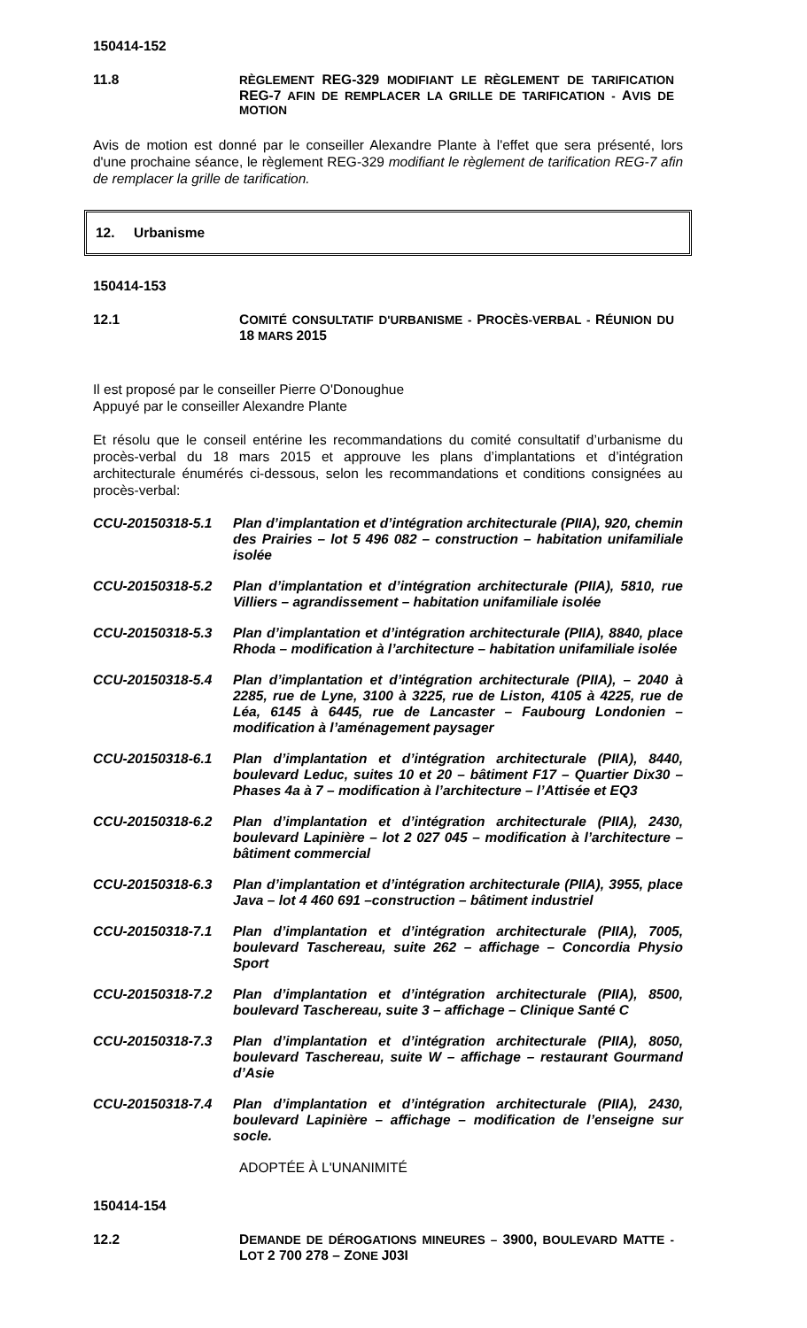150414-152
11.8 RÈGLEMENT REG-329 MODIFIANT LE RÈGLEMENT DE TARIFICATION REG-7 AFIN DE REMPLACER LA GRILLE DE TARIFICATION - AVIS DE MOTION
Avis de motion est donné par le conseiller Alexandre Plante à l'effet que sera présenté, lors d'une prochaine séance, le règlement REG-329 modifiant le règlement de tarification REG-7 afin de remplacer la grille de tarification.
12. Urbanisme
150414-153
12.1 COMITÉ CONSULTATIF D'URBANISME - PROCÈS-VERBAL - RÉUNION DU 18 MARS 2015
Il est proposé par le conseiller Pierre O'Donoughue
Appuyé par le conseiller Alexandre Plante
Et résolu que le conseil entérine les recommandations du comité consultatif d’urbanisme du procès-verbal du 18 mars 2015 et approuve les plans d’implantations et d’intégration architecturale énumérés ci-dessous, selon les recommandations et conditions consignées au procès-verbal:
CCU-20150318-5.1 Plan d’implantation et d’intégration architecturale (PIIA), 920, chemin des Prairies – lot 5 496 082 – construction – habitation unifamiliale isolée
CCU-20150318-5.2 Plan d’implantation et d’intégration architecturale (PIIA), 5810, rue Villiers – agrandissement – habitation unifamiliale isolée
CCU-20150318-5.3 Plan d’implantation et d’intégration architecturale (PIIA), 8840, place Rhoda – modification à l’architecture – habitation unifamiliale isolée
CCU-20150318-5.4 Plan d’implantation et d’intégration architecturale (PIIA), – 2040 à 2285, rue de Lyne, 3100 à 3225, rue de Liston, 4105 à 4225, rue de Léa, 6145 à 6445, rue de Lancaster – Faubourg Londonien – modification à l’aménagement paysager
CCU-20150318-6.1 Plan d’implantation et d’intégration architecturale (PIIA), 8440, boulevard Leduc, suites 10 et 20 – bâtiment F17 – Quartier Dix30 – Phases 4a à 7 – modification à l’architecture – l’Attisée et EQ3
CCU-20150318-6.2 Plan d’implantation et d’intégration architecturale (PIIA), 2430, boulevard Lapinière – lot 2 027 045 – modification à l’architecture – bâtiment commercial
CCU-20150318-6.3 Plan d’implantation et d’intégration architecturale (PIIA), 3955, place Java – lot 4 460 691 –construction – bâtiment industriel
CCU-20150318-7.1 Plan d’implantation et d’intégration architecturale (PIIA), 7005, boulevard Taschereau, suite 262 – affichage – Concordia Physio Sport
CCU-20150318-7.2 Plan d’implantation et d’intégration architecturale (PIIA), 8500, boulevard Taschereau, suite 3 – affichage – Clinique Santé C
CCU-20150318-7.3 Plan d’implantation et d’intégration architecturale (PIIA), 8050, boulevard Taschereau, suite W – affichage – restaurant Gourmand d’Asie
CCU-20150318-7.4 Plan d’implantation et d’intégration architecturale (PIIA), 2430, boulevard Lapinière – affichage – modification de l’enseigne sur socle.
ADOPTÉE À L'UNANIMITÉ
150414-154
12.2 DEMANDE DE DÉROGATIONS MINEURES – 3900, BOULEVARD MATTE - LOT 2 700 278 – ZONE J03I